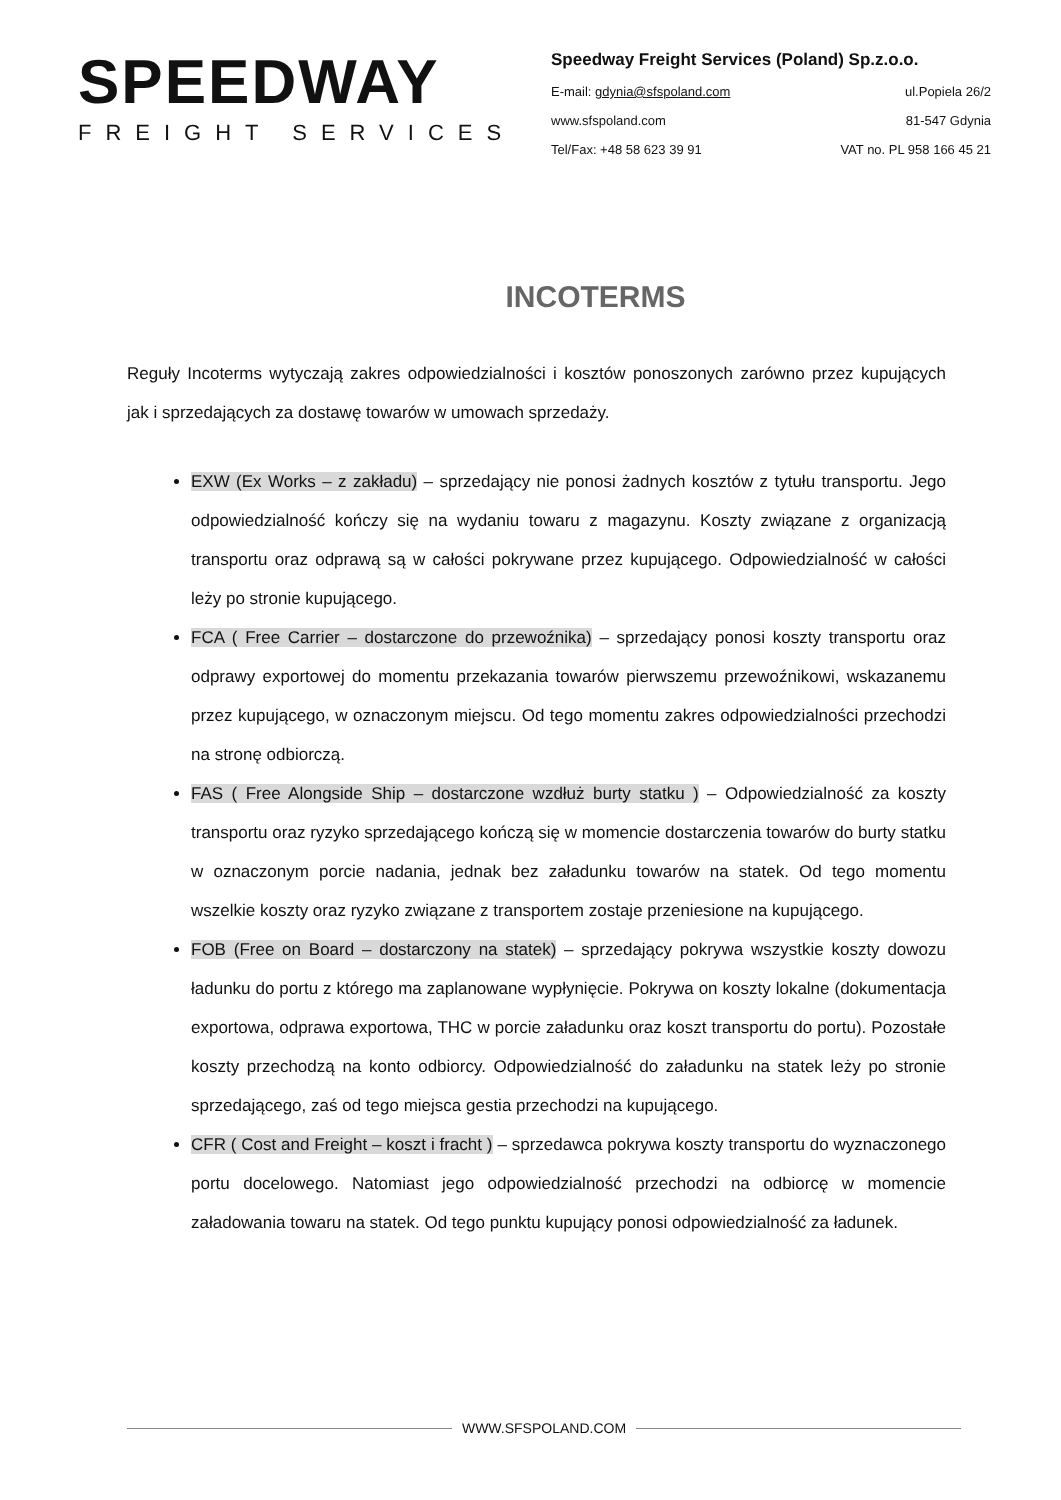SPEEDWAY
FREIGHT SERVICES
Speedway Freight Services (Poland) Sp.z.o.o.
E-mail: gdynia@sfspoland.com ul.Popiela 26/2
www.sfspoland.com 81-547 Gdynia
Tel/Fax: +48 58 623 39 91 VAT no. PL 958 166 45 21
INCOTERMS
Reguły Incoterms wytyczają zakres odpowiedzialności i kosztów ponoszonych zarówno przez kupujących jak i sprzedających za dostawę towarów w umowach sprzedaży.
EXW (Ex Works – z zakładu) – sprzedający nie ponosi żadnych kosztów z tytułu transportu. Jego odpowiedzialność kończy się na wydaniu towaru z magazynu. Koszty związane z organizacją transportu oraz odprawą są w całości pokrywane przez kupującego. Odpowiedzialność w całości leży po stronie kupującego.
FCA ( Free Carrier – dostarczone do przewoźnika) – sprzedający ponosi koszty transportu oraz odprawy exportowej do momentu przekazania towarów pierwszemu przewoźnikowi, wskazanemu przez kupującego, w oznaczonym miejscu. Od tego momentu zakres odpowiedzialności przechodzi na stronę odbiorczą.
FAS ( Free Alongside Ship – dostarczone wzdłuż burty statku ) – Odpowiedzialność za koszty transportu oraz ryzyko sprzedającego kończą się w momencie dostarczenia towarów do burty statku w oznaczonym porcie nadania, jednak bez załadunku towarów na statek. Od tego momentu wszelkie koszty oraz ryzyko związane z transportem zostaje przeniesione na kupującego.
FOB (Free on Board – dostarczony na statek) – sprzedający pokrywa wszystkie koszty dowozu ładunku do portu z którego ma zaplanowane wypłynięcie. Pokrywa on koszty lokalne (dokumentacja exportowa, odprawa exportowa, THC w porcie załadunku oraz koszt transportu do portu). Pozostałe koszty przechodzą na konto odbiorcy. Odpowiedzialność do załadunku na statek leży po stronie sprzedającego, zaś od tego miejsca gestia przechodzi na kupującego.
CFR ( Cost and Freight – koszt i fracht ) – sprzedawca pokrywa koszty transportu do wyznaczonego portu docelowego. Natomiast jego odpowiedzialność przechodzi na odbiorcę w momencie załadowania towaru na statek. Od tego punktu kupujący ponosi odpowiedzialność za ładunek.
WWW.SFSPOLAND.COM